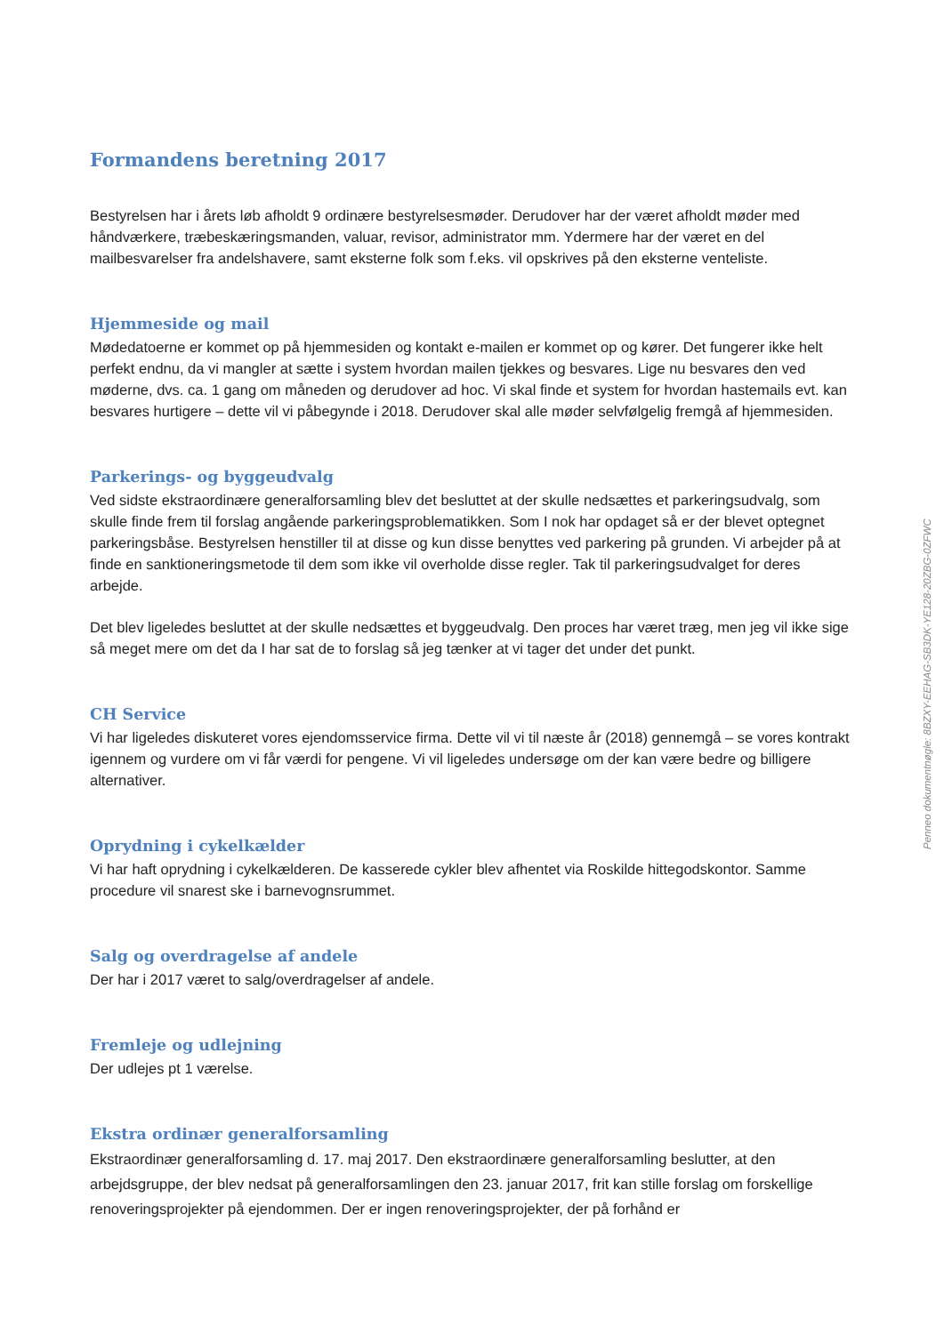Formandens beretning 2017
Bestyrelsen har i årets løb afholdt 9 ordinære bestyrelsesmøder. Derudover har der været afholdt møder med håndværkere, træbeskæringsmanden, valuar, revisor, administrator mm. Ydermere har der været en del mailbesvarelser fra andelshavere, samt eksterne folk som f.eks. vil opskrives på den eksterne venteliste.
Hjemmeside og mail
Mødedatoerne er kommet op på hjemmesiden og kontakt e-mailen er kommet op og kører. Det fungerer ikke helt perfekt endnu, da vi mangler at sætte i system hvordan mailen tjekkes og besvares. Lige nu besvares den ved møderne, dvs. ca. 1 gang om måneden og derudover ad hoc. Vi skal finde et system for hvordan hastemails evt. kan besvares hurtigere – dette vil vi påbegynde i 2018. Derudover skal alle møder selvfølgelig fremgå af hjemmesiden.
Parkerings- og byggeudvalg
Ved sidste ekstraordinære generalforsamling blev det besluttet at der skulle nedsættes et parkeringsudvalg, som skulle finde frem til forslag angående parkeringsproblematikken. Som I nok har opdaget så er der blevet optegnet parkeringsbåse. Bestyrelsen henstiller til at disse og kun disse benyttes ved parkering på grunden. Vi arbejder på at finde en sanktioneringsmetode til dem som ikke vil overholde disse regler. Tak til parkeringsudvalget for deres arbejde.
Det blev ligeledes besluttet at der skulle nedsættes et byggeudvalg. Den proces har været træg, men jeg vil ikke sige så meget mere om det da I har sat de to forslag så jeg tænker at vi tager det under det punkt.
CH Service
Vi har ligeledes diskuteret vores ejendomsservice firma. Dette vil vi til næste år (2018) gennemgå – se vores kontrakt igennem og vurdere om vi får værdi for pengene. Vi vil ligeledes undersøge om der kan være bedre og billigere alternativer.
Oprydning i cykelkælder
Vi har haft oprydning i cykelkælderen. De kasserede cykler blev afhentet via Roskilde hittegodskontor. Samme procedure vil snarest ske i barnevognsrummet.
Salg og overdragelse af andele
Der har i 2017 været to salg/overdragelser af andele.
Fremleje og udlejning
Der udlejes pt 1 værelse.
Ekstra ordinær generalforsamling
Ekstraordinær generalforsamling d. 17. maj 2017. Den ekstraordinære generalforsamling beslutter, at den arbejdsgruppe, der blev nedsat på generalforsamlingen den 23. januar 2017, frit kan stille forslag om forskellige renoveringsprojekter på ejendommen. Der er ingen renoveringsprojekter, der på forhånd er
Penneo dokumentnøgle: 8BZXY-EEHAG-SB3DK-YE128-20ZBG-0ZFWC